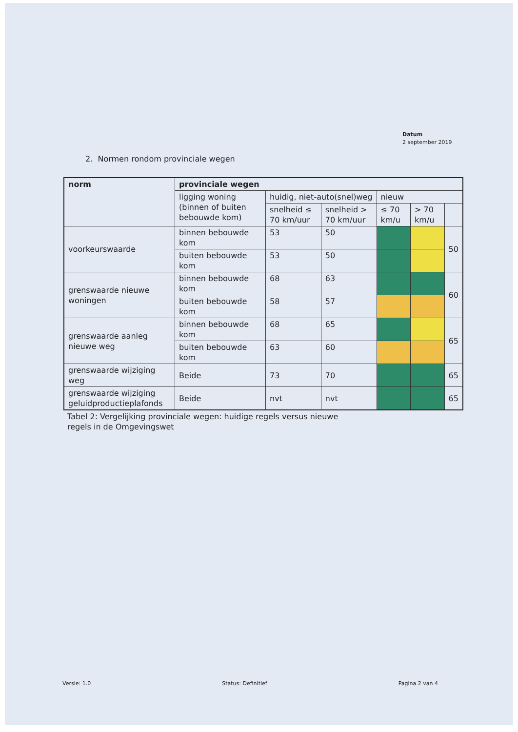Datum
2 september 2019
2. Normen rondom provinciale wegen
| norm | provinciale wegen | | | | | |
| --- | --- | --- | --- | --- | --- | --- |
| | ligging woning (binnen of buiten bebouwde kom) | huidig, niet-auto(snel)weg | | nieuw | | |
| | | snelheid ≤ 70 km/uur | snelheid > 70 km/uur | ≤ 70 km/u | > 70 km/u | |
| voorkeurswaarde | binnen bebouwde kom | 53 | 50 | | | 50 |
| | buiten bebouwde kom | 53 | 50 | | | |
| grenswaarde nieuwe woningen | binnen bebouwde kom | 68 | 63 | | | 60 |
| | buiten bebouwde kom | 58 | 57 | | | |
| grenswaarde aanleg nieuwe weg | binnen bebouwde kom | 68 | 65 | | | 65 |
| | buiten bebouwde kom | 63 | 60 | | | |
| grenswaarde wijziging weg | Beide | 73 | 70 | | | 65 |
| grenswaarde wijziging geluidproductieplafonds | Beide | nvt | nvt | | | 65 |
Tabel 2: Vergelijking provinciale wegen: huidige regels versus nieuwe
regels in de Omgevingswet
Versie: 1.0 Status: Definitief Pagina 2 van 4